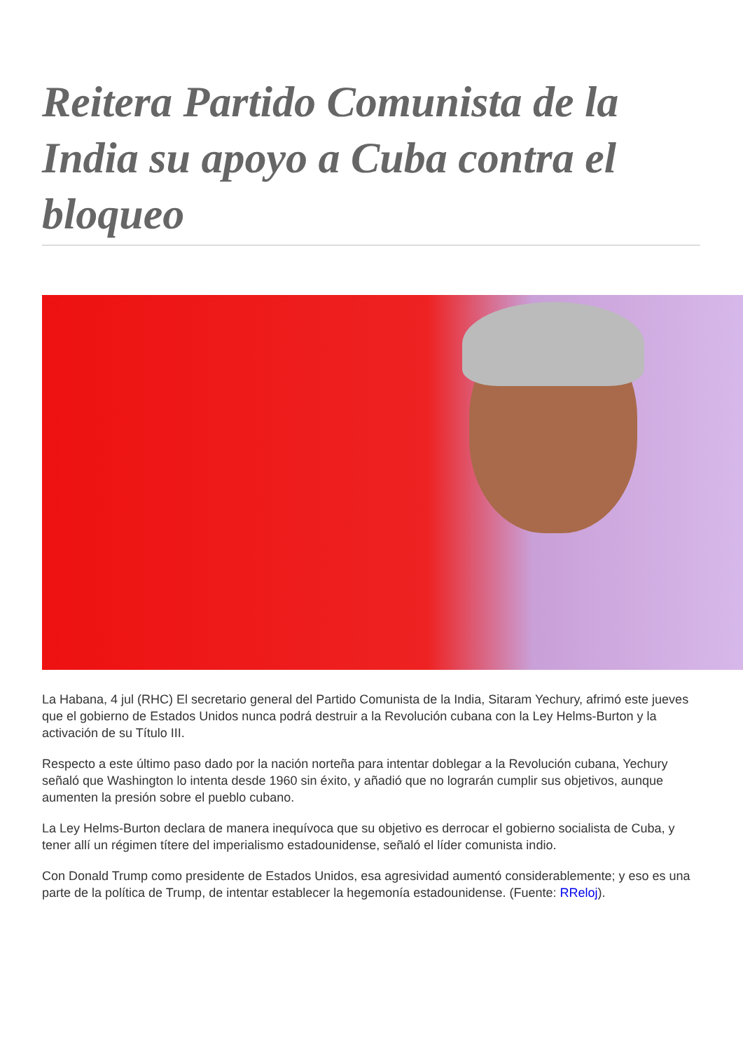Reitera Partido Comunista de la India su apoyo a Cuba contra el bloqueo
La Habana, 4 jul (RHC) El secretario general del Partido Comunista de la India, Sitaram Yechury, afrimó este jueves que el gobierno de Estados Unidos nunca podrá destruir a la Revolución cubana con la Ley Helms-Burton y la activación de su Título III.
Respecto a este último paso dado por la nación norteña para intentar doblegar a la Revolución cubana, Yechury señaló que Washington lo intenta desde 1960 sin éxito, y añadió que no lograrán cumplir sus objetivos, aunque aumenten la presión sobre el pueblo cubano.
La Ley Helms-Burton declara de manera inequívoca que su objetivo es derrocar el gobierno socialista de Cuba, y tener allí un régimen títere del imperialismo estadounidense, señaló el líder comunista indio.
Con Donald Trump como presidente de Estados Unidos, esa agresividad aumentó considerablemente; y eso es una parte de la política de Trump, de intentar establecer la hegemonía estadounidense. (Fuente: RReloj).